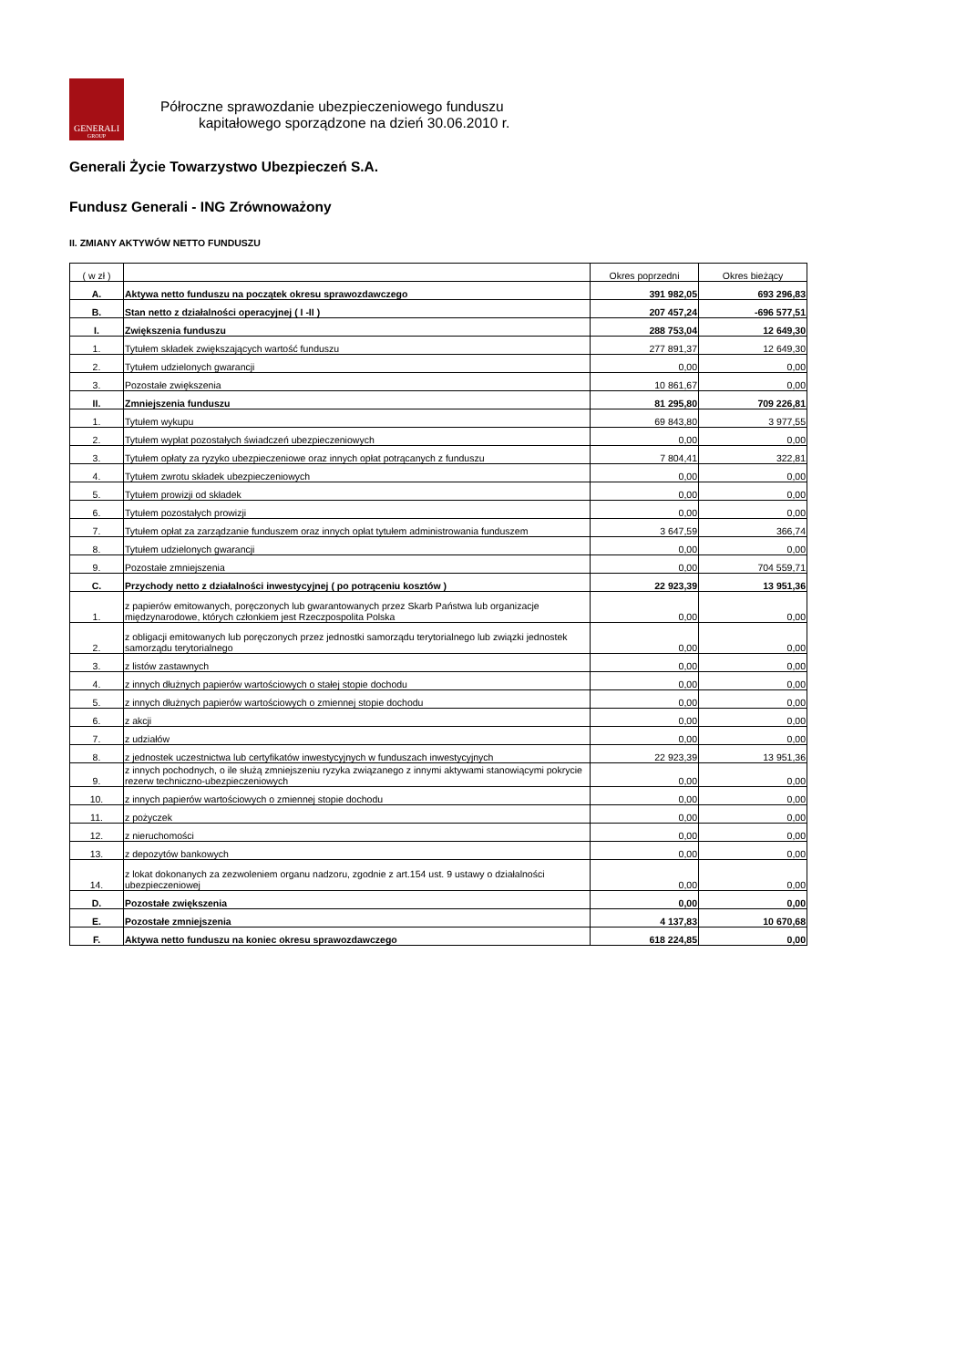GENERALI
GROUP
Półroczne sprawozdanie ubezpieczeniowego funduszu
kapitałowego sporządzone na dzień 30.06.2010 r.
Generali Życie Towarzystwo Ubezpieczeń S.A.
Fundusz Generali - ING Zrównoważony
II. ZMIANY AKTYWÓW NETTO FUNDUSZU
| ( w zł ) | | Okres poprzedni | Okres bieżący |
| A. | Aktywa netto funduszu na początek okresu sprawozdawczego | 391 982,05 | 693 296,83 |
| B. | Stan netto z działalności operacyjnej ( I -II ) | 207 457,24 | -696 577,51 |
| I. | Zwiększenia funduszu | 288 753,04 | 12 649,30 |
| 1. | Tytułem składek zwiększających wartość funduszu | 277 891,37 | 12 649,30 |
| 2. | Tytułem udzielonych gwarancji | 0,00 | 0,00 |
| 3. | Pozostałe zwiększenia | 10 861,67 | 0,00 |
| II. | Zmniejszenia funduszu | 81 295,80 | 709 226,81 |
| 1. | Tytułem wykupu | 69 843,80 | 3 977,55 |
| 2. | Tytułem wypłat pozostałych świadczeń ubezpieczeniowych | 0,00 | 0,00 |
| 3. | Tytułem opłaty za ryzyko ubezpieczeniowe oraz innych opłat potrącanych z funduszu | 7 804,41 | 322,81 |
| 4. | Tytułem zwrotu składek ubezpieczeniowych | 0,00 | 0,00 |
| 5. | Tytułem prowizji od składek | 0,00 | 0,00 |
| 6. | Tytułem pozostałych prowizji | 0,00 | 0,00 |
| 7. | Tytułem opłat za zarządzanie funduszem oraz innych opłat tytułem administrowania funduszem | 3 647,59 | 366,74 |
| 8. | Tytułem udzielonych gwarancji | 0,00 | 0,00 |
| 9. | Pozostałe zmniejszenia | 0,00 | 704 559,71 |
| C. | Przychody netto z działalności inwestycyjnej ( po potrąceniu kosztów ) | 22 923,39 | 13 951,36 |
| 1. | z papierów emitowanych, poręczonych lub gwarantowanych przez Skarb Państwa lub organizacje międzynarodowe, których członkiem jest Rzeczpospolita Polska | 0,00 | 0,00 |
| 2. | z obligacji emitowanych lub poręczonych przez jednostki samorządu terytorialnego lub związki jednostek samorządu terytorialnego | 0,00 | 0,00 |
| 3. | z listów zastawnych | 0,00 | 0,00 |
| 4. | z innych dłużnych papierów wartościowych o stałej stopie dochodu | 0,00 | 0,00 |
| 5. | z innych dłużnych papierów wartościowych o zmiennej stopie dochodu | 0,00 | 0,00 |
| 6. | z akcji | 0,00 | 0,00 |
| 7. | z udziałów | 0,00 | 0,00 |
| 8. | z jednostek uczestnictwa lub certyfikatów inwestycyjnych w funduszach inwestycyjnych | 22 923,39 | 13 951,36 |
| 9. | z innych pochodnych, o ile służą zmniejszeniu ryzyka związanego z innymi aktywami stanowiącymi pokrycie rezerw techniczno-ubezpieczeniowych | 0,00 | 0,00 |
| 10. | z innych papierów wartościowych o zmiennej stopie dochodu | 0,00 | 0,00 |
| 11. | z pożyczek | 0,00 | 0,00 |
| 12. | z nieruchomości | 0,00 | 0,00 |
| 13. | z depozytów bankowych | 0,00 | 0,00 |
| 14. | z lokat dokonanych za zezwoleniem organu nadzoru, zgodnie z art.154 ust. 9 ustawy o działalności ubezpieczeniowej | 0,00 | 0,00 |
| D. | Pozostałe zwiększenia | 0,00 | 0,00 |
| E. | Pozostałe zmniejszenia | 4 137,83 | 10 670,68 |
| F. | Aktywa netto funduszu na koniec okresu sprawozdawczego | 618 224,85 | 0,00 |